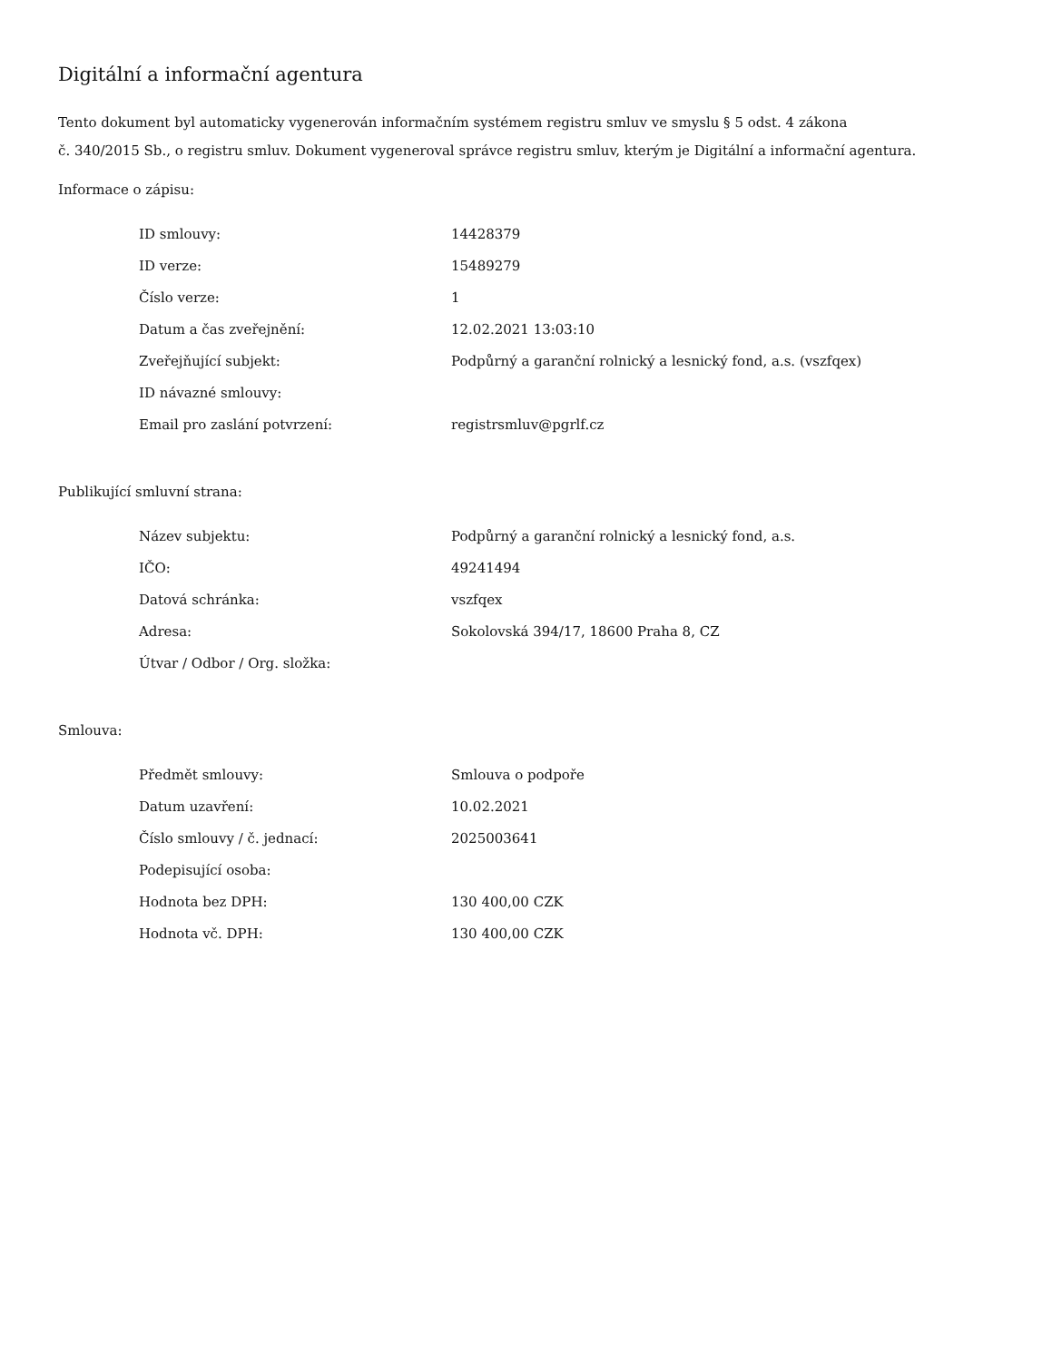Digitální a informační agentura
Tento dokument byl automaticky vygenerován informačním systémem registru smluv ve smyslu § 5 odst. 4 zákona
č. 340/2015 Sb., o registru smluv. Dokument vygeneroval správce registru smluv, kterým je Digitální a informační agentura.
Informace o zápisu:
| ID smlouvy: | 14428379 |
| ID verze: | 15489279 |
| Číslo verze: | 1 |
| Datum a čas zveřejnění: | 12.02.2021 13:03:10 |
| Zveřejňující subjekt: | Podpůrný a garanční rolnický a lesnický fond, a.s. (vszfqex) |
| ID návazné smlouvy: | |
| Email pro zaslání potvrzení: | registrsmluv@pgrlf.cz |
Publikující smluvní strana:
| Název subjektu: | Podpůrný a garanční rolnický a lesnický fond, a.s. |
| IČO: | 49241494 |
| Datová schránka: | vszfqex |
| Adresa: | Sokolovská 394/17, 18600 Praha 8, CZ |
| Útvar / Odbor / Org. složka: | |
Smlouva:
| Předmět smlouvy: | Smlouva o podpoře |
| Datum uzavření: | 10.02.2021 |
| Číslo smlouvy / č. jednací: | 2025003641 |
| Podepisující osoba: | |
| Hodnota bez DPH: | 130 400,00 CZK |
| Hodnota vč. DPH: | 130 400,00 CZK |